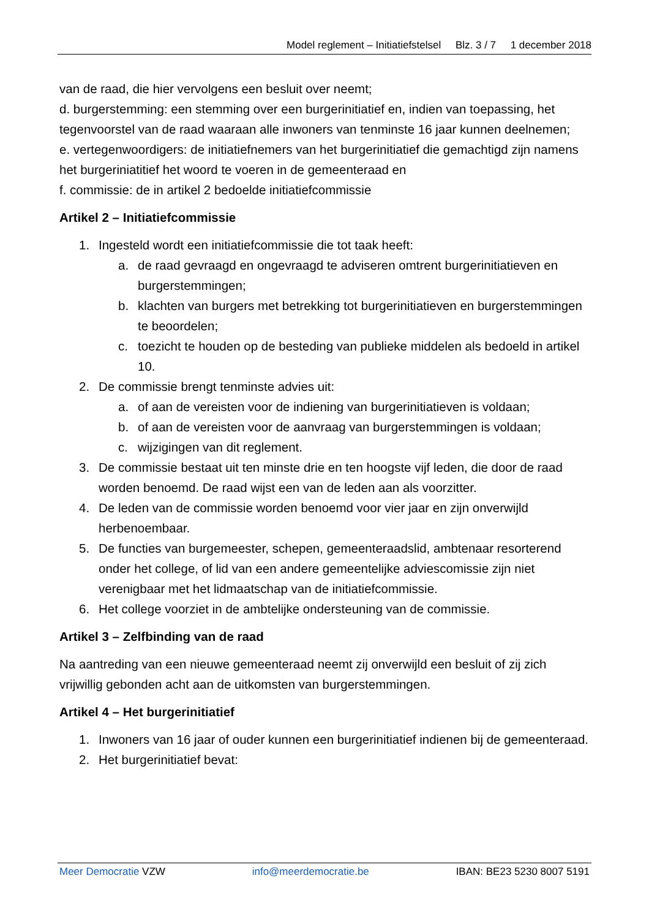Model reglement – Initiatiefstelsel Blz. 3 / 7 1 december 2018
van de raad, die hier vervolgens een besluit over neemt;
d. burgerstemming: een stemming over een burgerinitiatief en, indien van toepassing, het tegenvoorstel van de raad waaraan alle inwoners van tenminste 16 jaar kunnen deelnemen;
e. vertegenwoordigers: de initiatiefnemers van het burgerinitiatief die gemachtigd zijn namens het burgeriniatitief het woord te voeren in de gemeenteraad en
f. commissie: de in artikel 2 bedoelde initiatiefcommissie
Artikel 2 – Initiatiefcommissie
1. Ingesteld wordt een initiatiefcommissie die tot taak heeft:
a. de raad gevraagd en ongevraagd te adviseren omtrent burgerinitiatieven en burgerstemmingen;
b. klachten van burgers met betrekking tot burgerinitiatieven en burgerstemmingen te beoordelen;
c. toezicht te houden op de besteding van publieke middelen als bedoeld in artikel 10.
2. De commissie brengt tenminste advies uit:
a. of aan de vereisten voor de indiening van burgerinitiatieven is voldaan;
b. of aan de vereisten voor de aanvraag van burgerstemmingen is voldaan;
c. wijzigingen van dit reglement.
3. De commissie bestaat uit ten minste drie en ten hoogste vijf leden, die door de raad worden benoemd. De raad wijst een van de leden aan als voorzitter.
4. De leden van de commissie worden benoemd voor vier jaar en zijn onverwijld herbenoembaar.
5. De functies van burgemeester, schepen, gemeenteraadslid, ambtenaar resorterend onder het college, of lid van een andere gemeentelijke adviescomissie zijn niet verenigbaar met het lidmaatschap van de initiatiefcommissie.
6. Het college voorziet in de ambtelijke ondersteuning van de commissie.
Artikel 3 – Zelfbinding van de raad
Na aantreding van een nieuwe gemeenteraad neemt zij onverwijld een besluit of zij zich vrijwillig gebonden acht aan de uitkomsten van burgerstemmingen.
Artikel 4 – Het burgerinitiatief
1. Inwoners van 16 jaar of ouder kunnen een burgerinitiatief indienen bij de gemeenteraad.
2. Het burgerinitiatief bevat:
Meer Democratie VZW info@meerdemocratie.be IBAN: BE23 5230 8007 5191